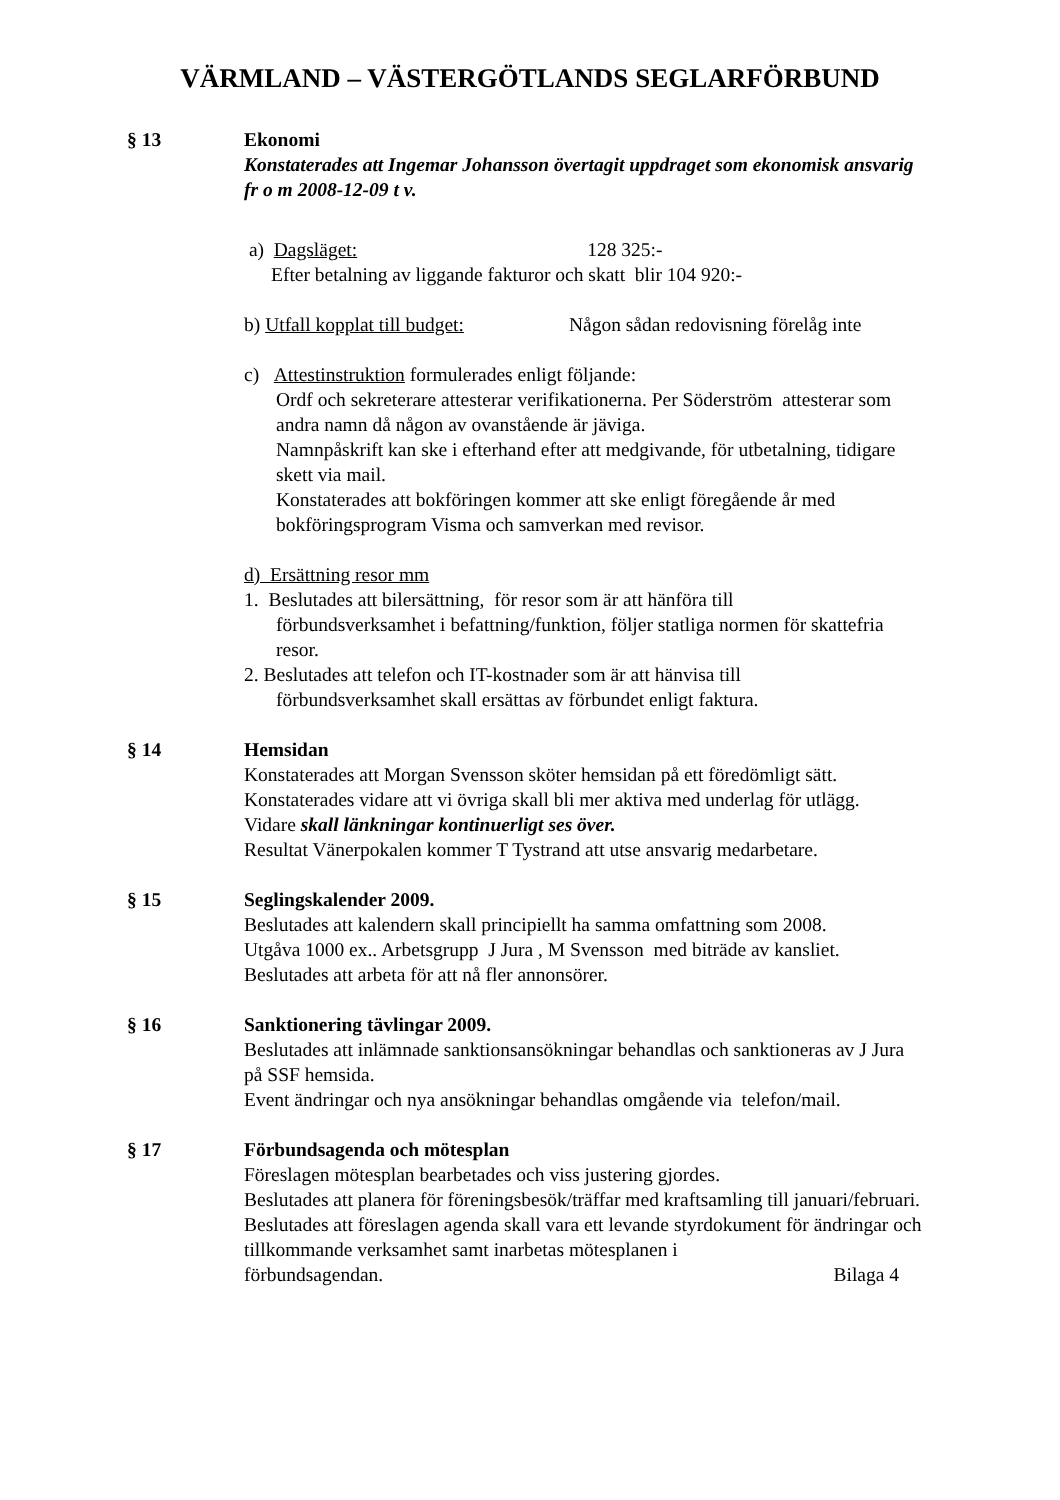VÄRMLAND – VÄSTERGÖTLANDS SEGLARFÖRBUND
§ 13 Ekonomi
Konstaterades att Ingemar Johansson övertagit uppdraget som ekonomisk ansvarig fr o m 2008-12-09 t v.
a) Dagsläget: 128 325:-
Efter betalning av liggande fakturor och skatt blir 104 920:-
b) Utfall kopplat till budget: Någon sådan redovisning förelåg inte
c) Attestinstruktion formulerades enligt följande:
Ordf och sekreterare attesterar verifikationerna. Per Söderström attesterar som andra namn då någon av ovanstående är jäviga.
Namnpåskrift kan ske i efterhand efter att medgivande, för utbetalning, tidigare skett via mail.
Konstaterades att bokföringen kommer att ske enligt föregående år med bokföringsprogram Visma och samverkan med revisor.
d) Ersättning resor mm
1. Beslutades att bilersättning, för resor som är att hänföra till
förbundsverksamhet i befattning/funktion, följer statliga normen för skattefria resor.
2. Beslutades att telefon och IT-kostnader som är att hänvisa till
förbundsverksamhet skall ersättas av förbundet enligt faktura.
§ 14 Hemsidan
Konstaterades att Morgan Svensson sköter hemsidan på ett föredömligt sätt.
Konstaterades vidare att vi övriga skall bli mer aktiva med underlag för utlägg.
Vidare skall länkningar kontinuerligt ses över.
Resultat Vänerpokalen kommer T Tystrand att utse ansvarig medarbetare.
§ 15 Seglingskalender 2009.
Beslutades att kalendern skall principiellt ha samma omfattning som 2008.
Utgåva 1000 ex.. Arbetsgrupp J Jura , M Svensson med biträde av kansliet.
Beslutades att arbeta för att nå fler annonsörer.
§ 16 Sanktionering tävlingar 2009.
Beslutades att inlämnade sanktionsansökningar behandlas och sanktioneras av J Jura på SSF hemsida.
Event ändringar och nya ansökningar behandlas omgående via telefon/mail.
§ 17 Förbundsagenda och mötesplan
Föreslagen mötesplan bearbetades och viss justering gjordes.
Beslutades att planera för föreningsbesök/träffar med kraftsamling till januari/februari.
Beslutades att föreslagen agenda skall vara ett levande styrdokument för ändringar och tillkommande verksamhet samt inarbetas mötesplanen i
förbundsagendan. Bilaga 4